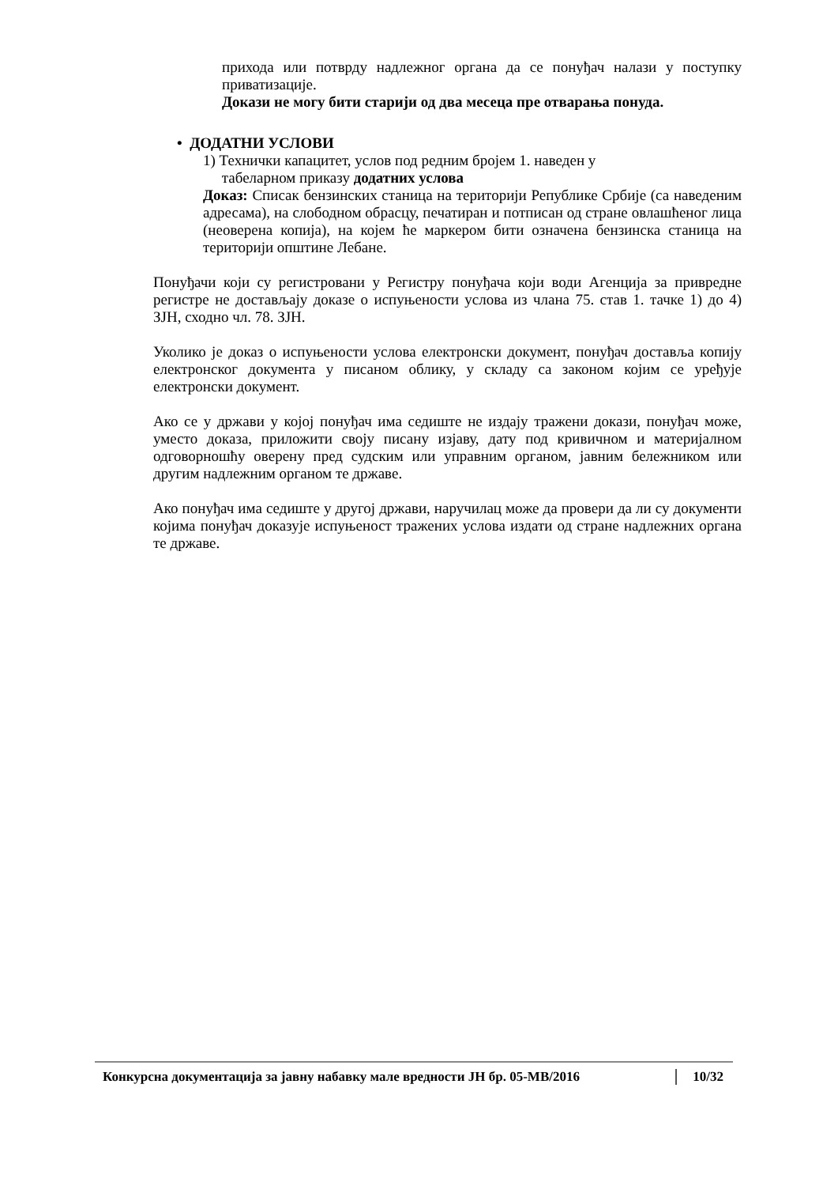прихода или потврду надлежног органа да се понуђач налази у поступку приватизације.
Докази не могу бити старији од два месеца пре отварања понуда.
• ДОДАТНИ УСЛОВИ
1) Технички капацитет, услов под редним бројем 1. наведен у
табеларном приказу додатних услова
Доказ: Списак бензинских станица на територији Републике Србије (са наведеним адресама), на слободном обрасцу, печатиран и потписан од стране овлашћеног лица (неоверена копија), на којем ће маркером бити означена бензинска станица на територији општине Лебане.
Понуђачи који су регистровани у Регистру понуђача који води Агенција за привредне регистре не достављају доказе о испуњености услова из члана 75. став 1. тачке 1) до 4) ЗЈН, сходно чл. 78. ЗЈН.
Уколико је доказ о испуњености услова електронски документ, понуђач доставља копију електронског документа у писаном облику, у складу са законом којим се уређује електронски документ.
Ако се у држави у којој понуђач има седиште не издају тражени докази, понуђач може, уместо доказа, приложити своју писану изјаву, дату под кривичном и материјалном одговорношћу оверену пред судским или управним органом, јавним бележником или другим надлежним органом те државе.
Ако понуђач има седиште у другој држави, наручилац може да провери да ли су документи којима понуђач доказује испуњеност тражених услова издати од стране надлежних органа те државе.
Конкурсна документација за јавну набавку мале вредности ЈН бр. 05-МВ/2016 10/32